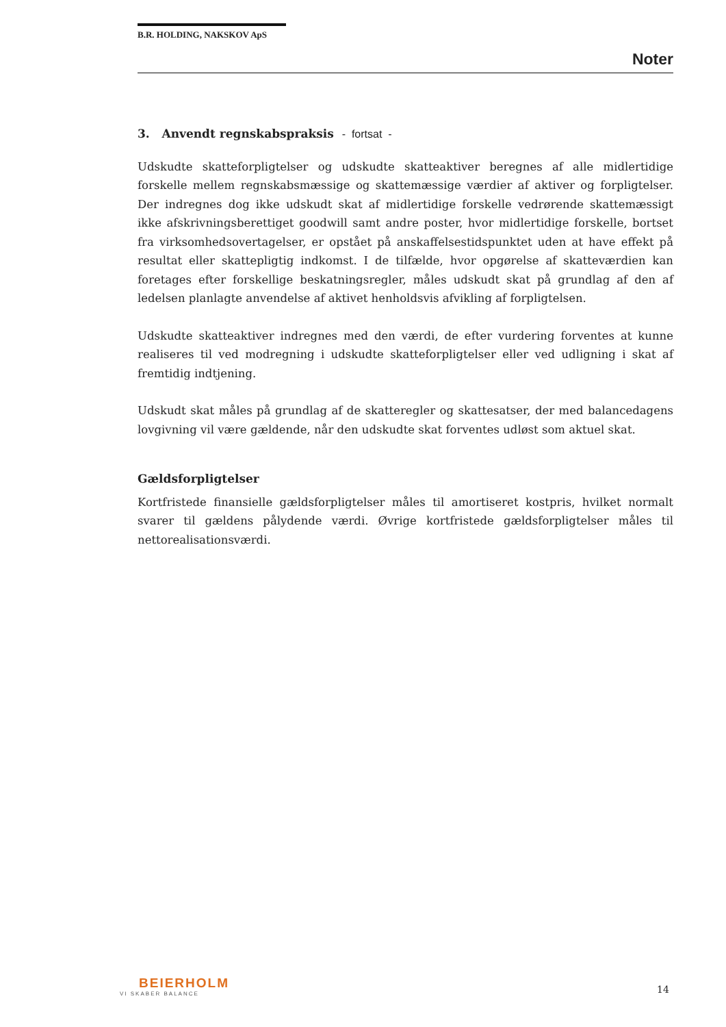B.R. HOLDING, NAKSKOV ApS
Noter
3. Anvendt regnskabspraksis - fortsat -
Udskudte skatteforpligtelser og udskudte skatteaktiver beregnes af alle midlertidige forskelle mellem regnskabsmæssige og skattemæssige værdier af aktiver og forpligtelser. Der indregnes dog ikke udskudt skat af midlertidige forskelle vedrørende skattemæssigt ikke afskrivningsberettiget goodwill samt andre poster, hvor midlertidige forskelle, bortset fra virksomhedsovertagelser, er opstået på anskaffelsestidspunktet uden at have effekt på resultat eller skattepligtig indkomst. I de tilfælde, hvor opgørelse af skatteværdien kan foretages efter forskellige beskatningsregler, måles udskudt skat på grundlag af den af ledelsen planlagte anvendelse af aktivet henholdsvis afvikling af forpligtelsen.
Udskudte skatteaktiver indregnes med den værdi, de efter vurdering forventes at kunne realiseres til ved modregning i udskudte skatteforpligtelser eller ved udligning i skat af fremtidig indtjening.
Udskudt skat måles på grundlag af de skatteregler og skattesatser, der med balancedagens lovgivning vil være gældende, når den udskudte skat forventes udløst som aktuel skat.
Gældsforpligtelser
Kortfristede finansielle gældsforpligtelser måles til amortiseret kostpris, hvilket normalt svarer til gældens pålydende værdi. Øvrige kortfristede gældsforpligtelser måles til nettorealisationsværdi.
BEIERHOLM
VI SKABER BALANCE
14